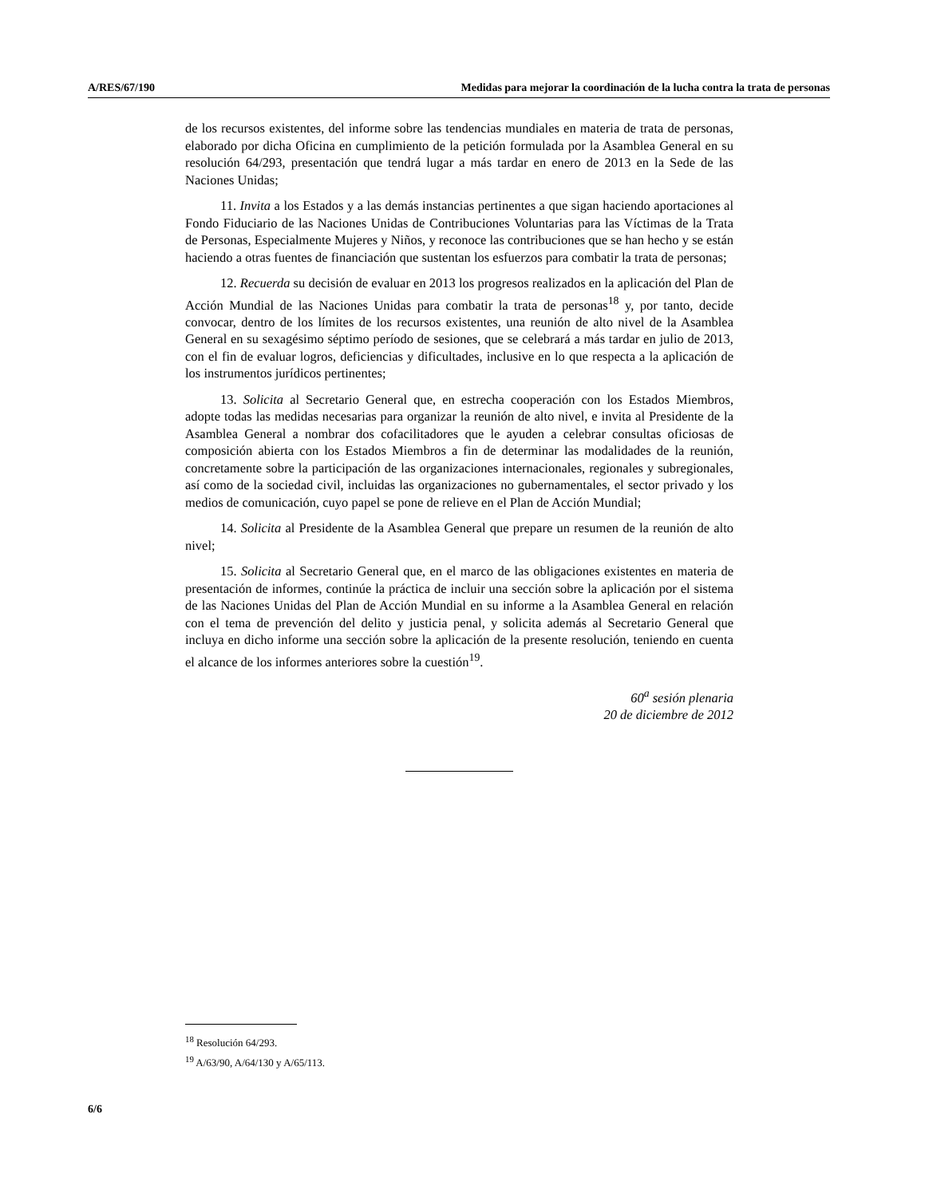A/RES/67/190 Medidas para mejorar la coordinación de la lucha contra la trata de personas
de los recursos existentes, del informe sobre las tendencias mundiales en materia de trata de personas, elaborado por dicha Oficina en cumplimiento de la petición formulada por la Asamblea General en su resolución 64/293, presentación que tendrá lugar a más tardar en enero de 2013 en la Sede de las Naciones Unidas;
11. Invita a los Estados y a las demás instancias pertinentes a que sigan haciendo aportaciones al Fondo Fiduciario de las Naciones Unidas de Contribuciones Voluntarias para las Víctimas de la Trata de Personas, Especialmente Mujeres y Niños, y reconoce las contribuciones que se han hecho y se están haciendo a otras fuentes de financiación que sustentan los esfuerzos para combatir la trata de personas;
12. Recuerda su decisión de evaluar en 2013 los progresos realizados en la aplicación del Plan de Acción Mundial de las Naciones Unidas para combatir la trata de personas<sup>18</sup> y, por tanto, decide convocar, dentro de los límites de los recursos existentes, una reunión de alto nivel de la Asamblea General en su sexagésimo séptimo período de sesiones, que se celebrará a más tardar en julio de 2013, con el fin de evaluar logros, deficiencias y dificultades, inclusive en lo que respecta a la aplicación de los instrumentos jurídicos pertinentes;
13. Solicita al Secretario General que, en estrecha cooperación con los Estados Miembros, adopte todas las medidas necesarias para organizar la reunión de alto nivel, e invita al Presidente de la Asamblea General a nombrar dos cofacilitadores que le ayuden a celebrar consultas oficiosas de composición abierta con los Estados Miembros a fin de determinar las modalidades de la reunión, concretamente sobre la participación de las organizaciones internacionales, regionales y subregionales, así como de la sociedad civil, incluidas las organizaciones no gubernamentales, el sector privado y los medios de comunicación, cuyo papel se pone de relieve en el Plan de Acción Mundial;
14. Solicita al Presidente de la Asamblea General que prepare un resumen de la reunión de alto nivel;
15. Solicita al Secretario General que, en el marco de las obligaciones existentes en materia de presentación de informes, continúe la práctica de incluir una sección sobre la aplicación por el sistema de las Naciones Unidas del Plan de Acción Mundial en su informe a la Asamblea General en relación con el tema de prevención del delito y justicia penal, y solicita además al Secretario General que incluya en dicho informe una sección sobre la aplicación de la presente resolución, teniendo en cuenta el alcance de los informes anteriores sobre la cuestión<sup>19</sup>.
60<sup>a</sup> sesión plenaria
20 de diciembre de 2012
<sup>18</sup> Resolución 64/293.
<sup>19</sup> A/63/90, A/64/130 y A/65/113.
6/6